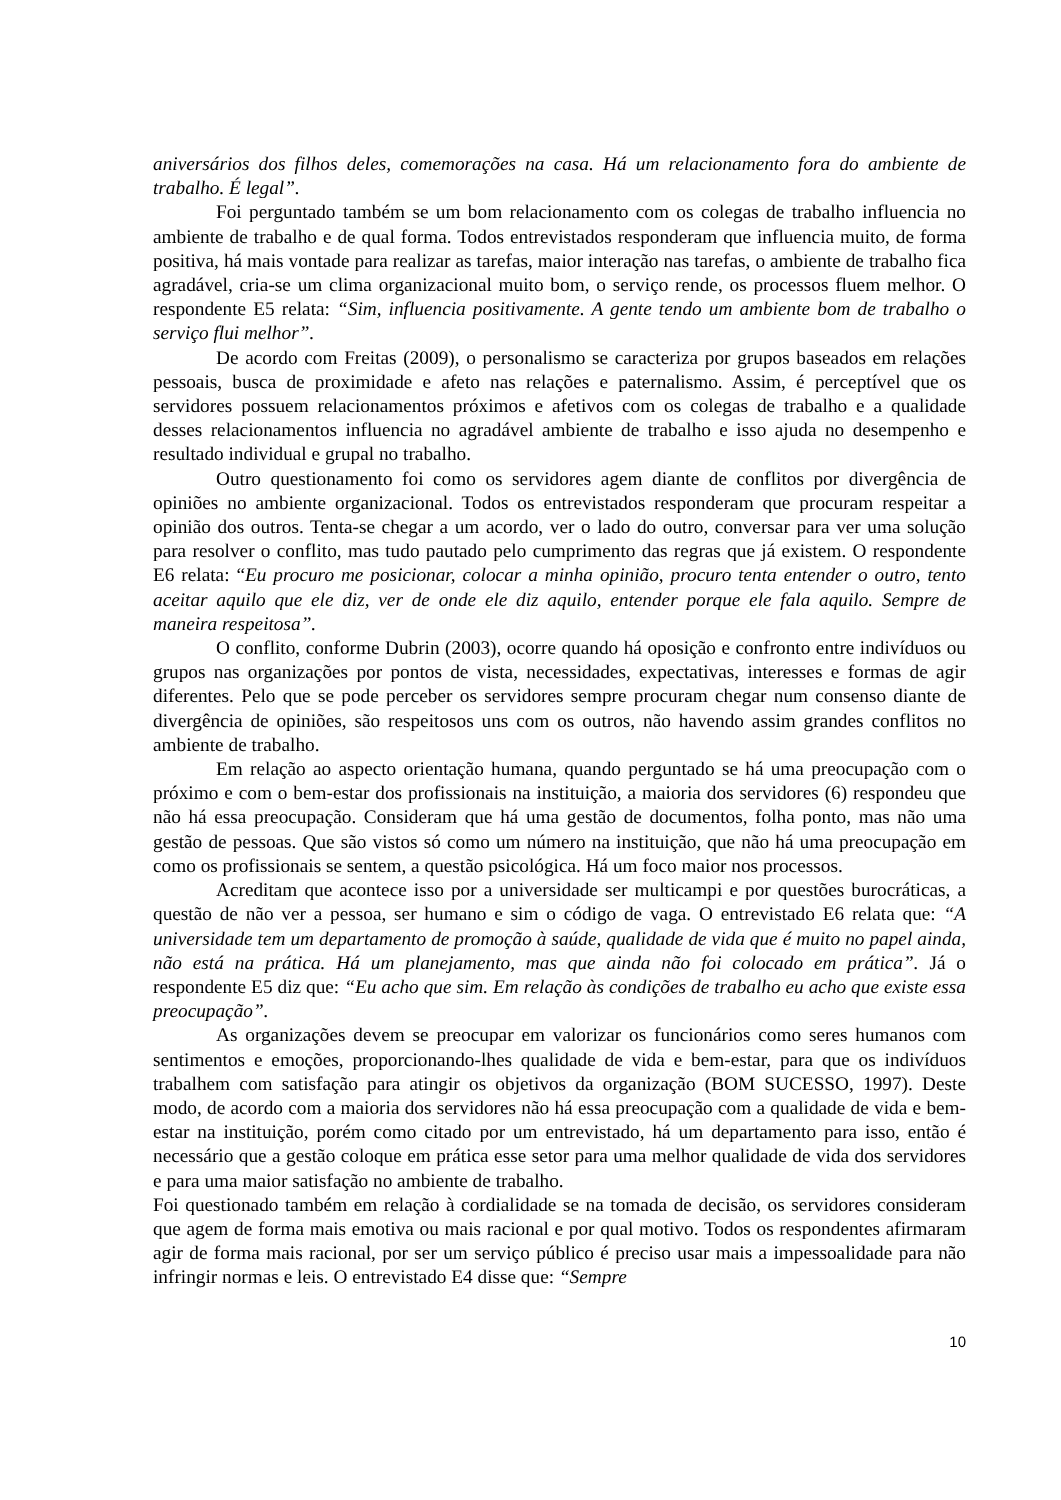aniversários dos filhos deles, comemorações na casa. Há um relacionamento fora do ambiente de trabalho. É legal”.
Foi perguntado também se um bom relacionamento com os colegas de trabalho influencia no ambiente de trabalho e de qual forma. Todos entrevistados responderam que influencia muito, de forma positiva, há mais vontade para realizar as tarefas, maior interação nas tarefas, o ambiente de trabalho fica agradável, cria-se um clima organizacional muito bom, o serviço rende, os processos fluem melhor. O respondente E5 relata: “Sim, influencia positivamente. A gente tendo um ambiente bom de trabalho o serviço flui melhor”.
De acordo com Freitas (2009), o personalismo se caracteriza por grupos baseados em relações pessoais, busca de proximidade e afeto nas relações e paternalismo. Assim, é perceptível que os servidores possuem relacionamentos próximos e afetivos com os colegas de trabalho e a qualidade desses relacionamentos influencia no agradável ambiente de trabalho e isso ajuda no desempenho e resultado individual e grupal no trabalho.
Outro questionamento foi como os servidores agem diante de conflitos por divergência de opiniões no ambiente organizacional. Todos os entrevistados responderam que procuram respeitar a opinião dos outros. Tenta-se chegar a um acordo, ver o lado do outro, conversar para ver uma solução para resolver o conflito, mas tudo pautado pelo cumprimento das regras que já existem. O respondente E6 relata: “Eu procuro me posicionar, colocar a minha opinião, procuro tenta entender o outro, tento aceitar aquilo que ele diz, ver de onde ele diz aquilo, entender porque ele fala aquilo. Sempre de maneira respeitosa”.
O conflito, conforme Dubrin (2003), ocorre quando há oposição e confronto entre indivíduos ou grupos nas organizações por pontos de vista, necessidades, expectativas, interesses e formas de agir diferentes. Pelo que se pode perceber os servidores sempre procuram chegar num consenso diante de divergência de opiniões, são respeitosos uns com os outros, não havendo assim grandes conflitos no ambiente de trabalho.
Em relação ao aspecto orientação humana, quando perguntado se há uma preocupação com o próximo e com o bem-estar dos profissionais na instituição, a maioria dos servidores (6) respondeu que não há essa preocupação. Consideram que há uma gestão de documentos, folha ponto, mas não uma gestão de pessoas. Que são vistos só como um número na instituição, que não há uma preocupação em como os profissionais se sentem, a questão psicológica. Há um foco maior nos processos.
Acreditam que acontece isso por a universidade ser multicampi e por questões burocráticas, a questão de não ver a pessoa, ser humano e sim o código de vaga. O entrevistado E6 relata que: “A universidade tem um departamento de promoção à saúde, qualidade de vida que é muito no papel ainda, não está na prática. Há um planejamento, mas que ainda não foi colocado em prática”. Já o respondente E5 diz que: “Eu acho que sim. Em relação às condições de trabalho eu acho que existe essa preocupação”.
As organizações devem se preocupar em valorizar os funcionários como seres humanos com sentimentos e emoções, proporcionando-lhes qualidade de vida e bem-estar, para que os indivíduos trabalhem com satisfação para atingir os objetivos da organização (BOM SUCESSO, 1997). Deste modo, de acordo com a maioria dos servidores não há essa preocupação com a qualidade de vida e bem-estar na instituição, porém como citado por um entrevistado, há um departamento para isso, então é necessário que a gestão coloque em prática esse setor para uma melhor qualidade de vida dos servidores e para uma maior satisfação no ambiente de trabalho.
Foi questionado também em relação à cordialidade se na tomada de decisão, os servidores consideram que agem de forma mais emotiva ou mais racional e por qual motivo. Todos os respondentes afirmaram agir de forma mais racional, por ser um serviço público é preciso usar mais a impessoalidade para não infringir normas e leis. O entrevistado E4 disse que: “Sempre
10